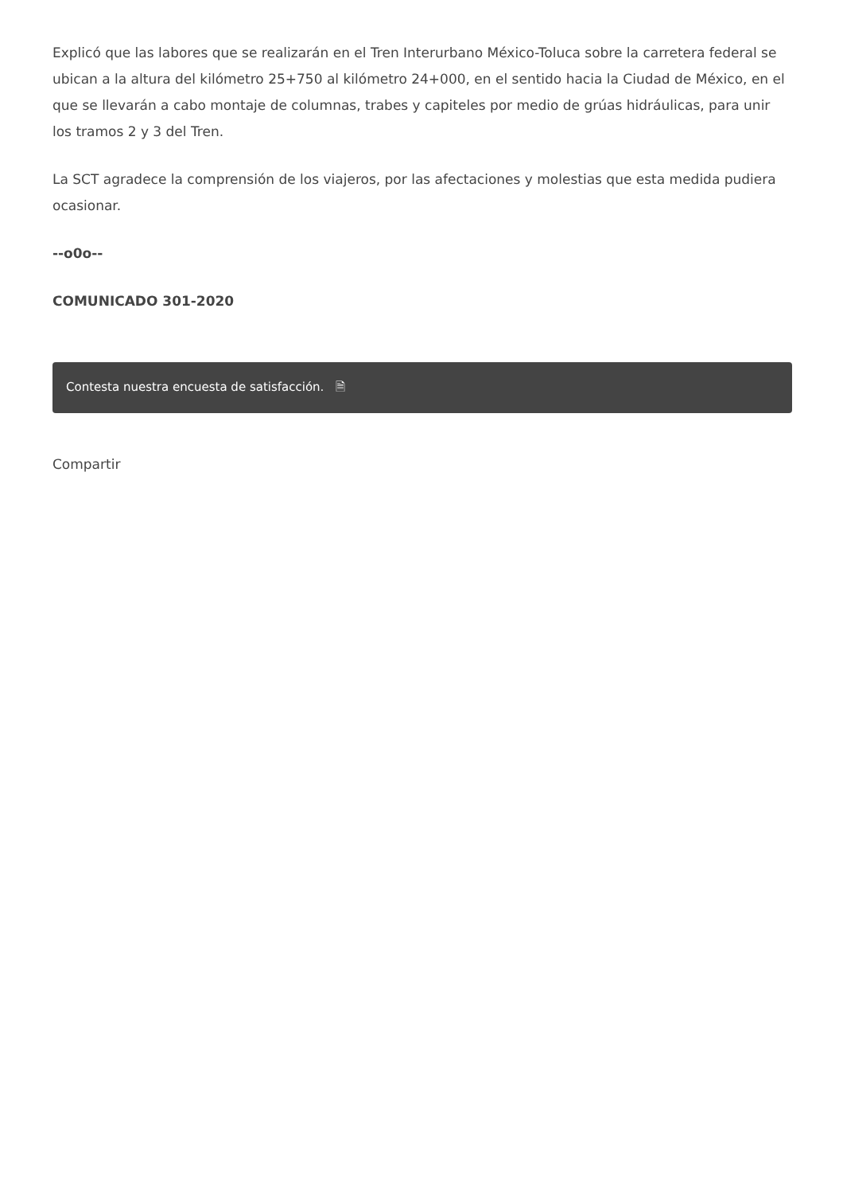Explicó que las labores que se realizarán en el Tren Interurbano México-Toluca sobre la carretera federal se ubican a la altura del kilómetro 25+750 al kilómetro 24+000, en el sentido hacia la Ciudad de México, en el que se llevarán a cabo montaje de columnas, trabes y capiteles por medio de grúas hidráulicas, para unir los tramos 2 y 3 del Tren.
La SCT agradece la comprensión de los viajeros, por las afectaciones y molestias que esta medida pudiera ocasionar.
--o0o--
COMUNICADO 301-2020
Contesta nuestra encuesta de satisfacción. 🗎
Compartir